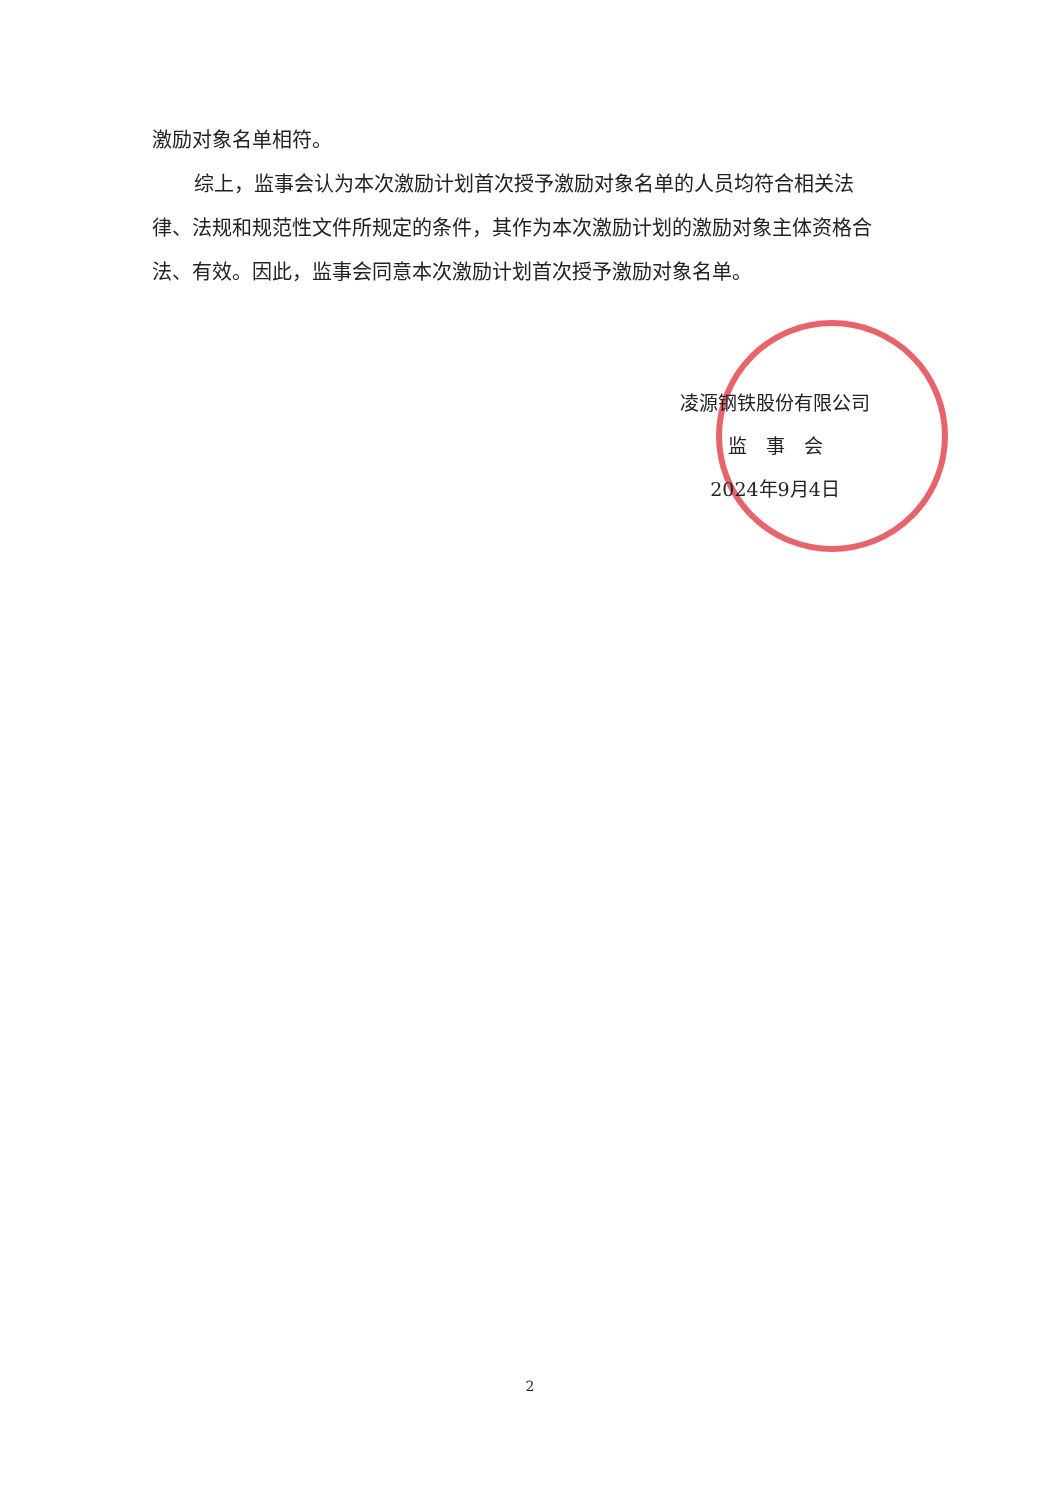激励对象名单相符。
综上，监事会认为本次激励计划首次授予激励对象名单的人员均符合相关法律、法规和规范性文件所规定的条件，其作为本次激励计划的激励对象主体资格合法、有效。因此，监事会同意本次激励计划首次授予激励对象名单。
凌源钢铁股份有限公司
监　事　会
2024年9月4日
2